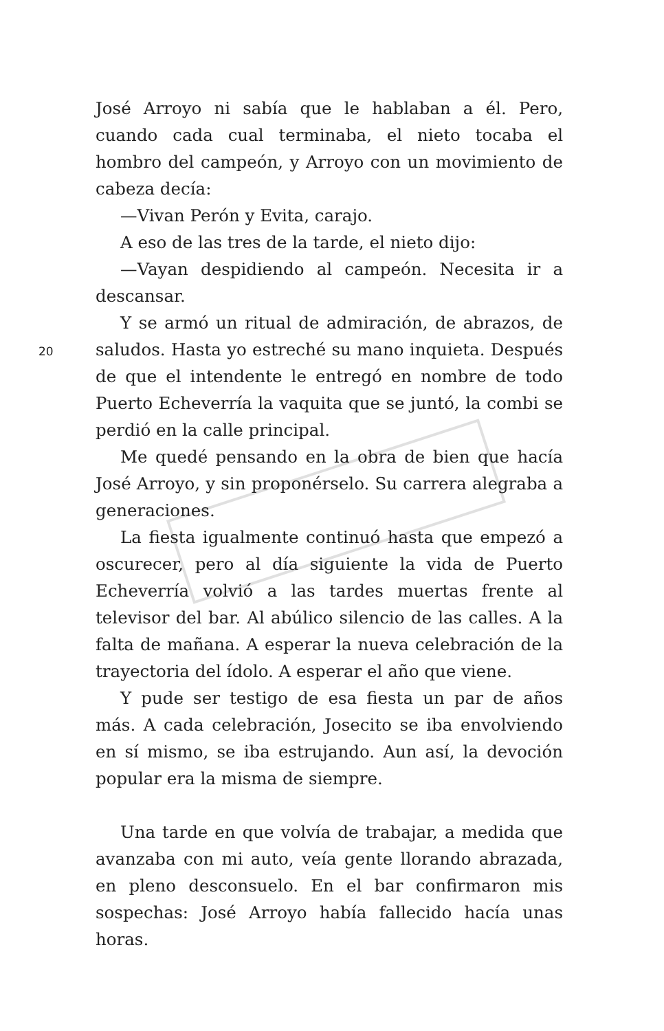José Arroyo ni sabía que le hablaban a él. Pero, cuando cada cual terminaba, el nieto tocaba el hombro del campeón, y Arroyo con un movimiento de cabeza decía:
—Vivan Perón y Evita, carajo.
A eso de las tres de la tarde, el nieto dijo:
—Vayan despidiendo al campeón. Necesita ir a descansar.
Y se armó un ritual de admiración, de abrazos, de saludos. Hasta yo estreché su mano inquieta. Después de que el intendente le entregó en nombre de todo Puerto Echeverría la vaquita que se juntó, la combi se perdió en la calle principal.
Me quedé pensando en la obra de bien que hacía José Arroyo, y sin proponérselo. Su carrera alegraba a generaciones.
La fiesta igualmente continuó hasta que empezó a oscurecer, pero al día siguiente la vida de Puerto Echeverría volvió a las tardes muertas frente al televisor del bar. Al abúlico silencio de las calles. A la falta de mañana. A esperar la nueva celebración de la trayectoria del ídolo. A esperar el año que viene.
Y pude ser testigo de esa fiesta un par de años más. A cada celebración, Josecito se iba envolviendo en sí mismo, se iba estrujando. Aun así, la devoción popular era la misma de siempre.
Una tarde en que volvía de trabajar, a medida que avanzaba con mi auto, veía gente llorando abrazada, en pleno desconsuelo. En el bar confirmaron mis sospechas: José Arroyo había fallecido hacía unas horas.
20